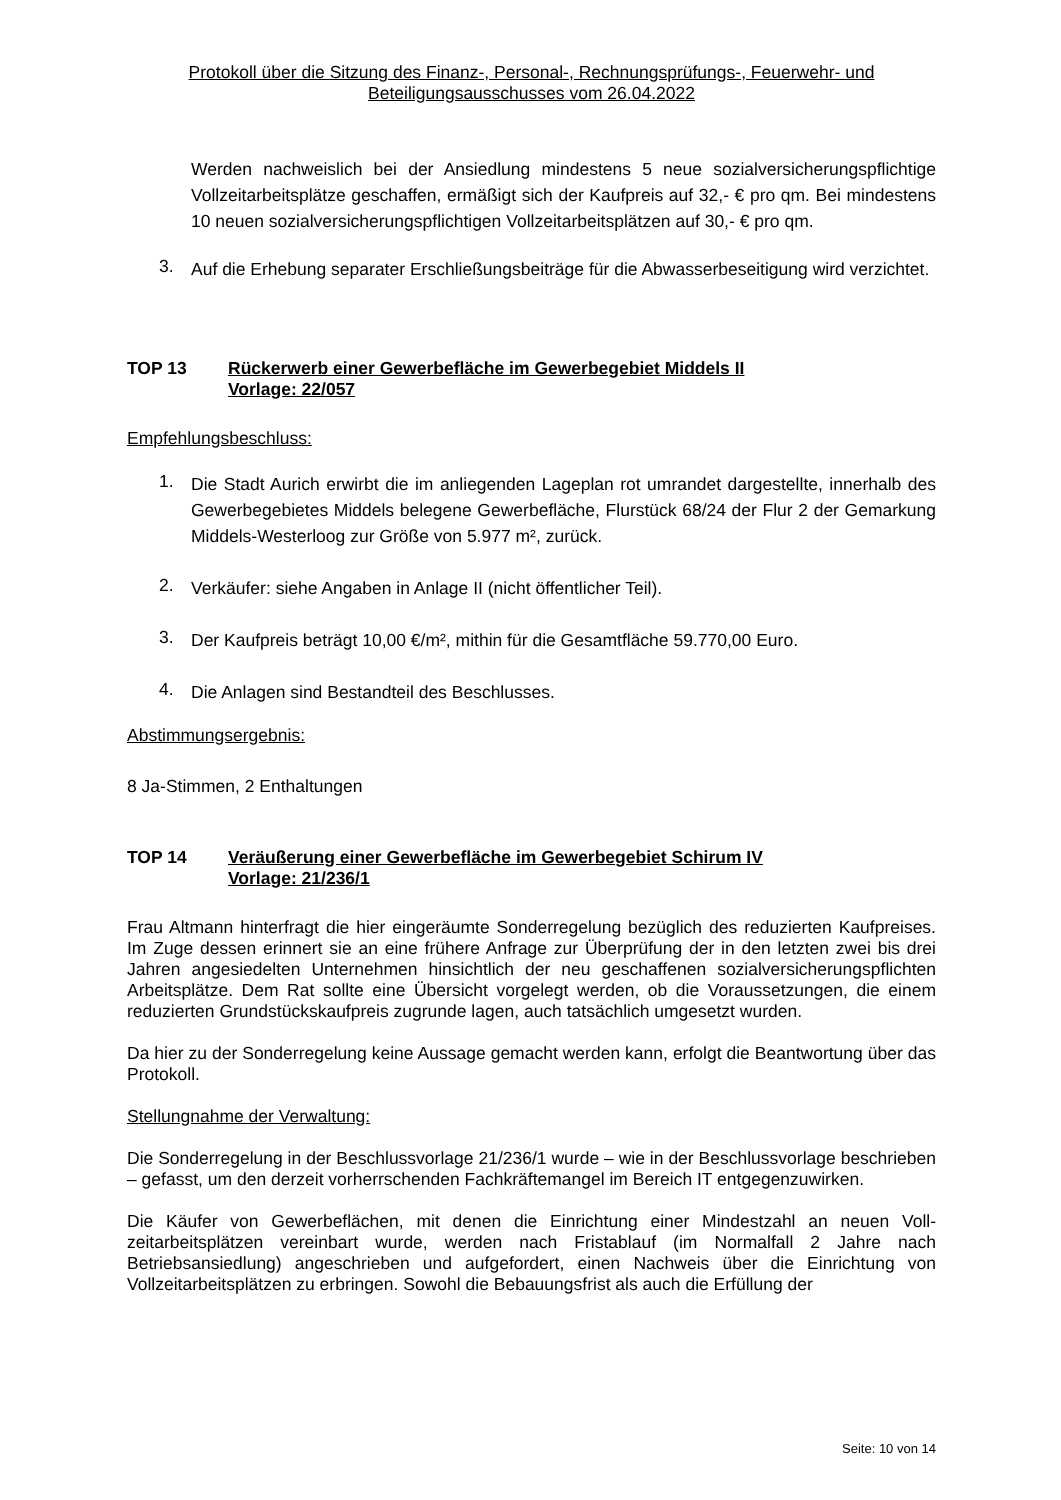Protokoll über die Sitzung des Finanz-, Personal-, Rechnungsprüfungs-, Feuerwehr- und
Beteiligungsausschusses vom 26.04.2022
Werden nachweislich bei der Ansiedlung mindestens 5 neue sozialversicherungs­pflichtige Vollzeitarbeitsplätze geschaffen, ermäßigt sich der Kaufpreis auf 32,- € pro qm. Bei mindestens 10 neuen sozialversicherungspflichtigen Vollzeitarbeitsplätzen auf 30,- € pro qm.
3. Auf die Erhebung separater Erschließungsbeiträge für die Abwasserbeseitigung wird verzichtet.
TOP 13 Rückerwerb einer Gewerbefläche im Gewerbegebiet Middels II
Vorlage: 22/057
Empfehlungsbeschluss:
1. Die Stadt Aurich erwirbt die im anliegenden Lageplan rot umrandet dargestellte, in­nerhalb des Gewerbegebietes Middels belegene Gewerbefläche, Flurstück 68/24 der Flur 2 der Gemarkung Middels-Westerloog zur Größe von 5.977 m², zurück.
2. Verkäufer: siehe Angaben in Anlage II (nicht öffentlicher Teil).
3. Der Kaufpreis beträgt 10,00 €/m², mithin für die Gesamtfläche 59.770,00 Euro.
4. Die Anlagen sind Bestandteil des Beschlusses.
Abstimmungsergebnis:
8 Ja-Stimmen, 2 Enthaltungen
TOP 14 Veräußerung einer Gewerbefläche im Gewerbegebiet Schirum IV
Vorlage: 21/236/1
Frau Altmann hinterfragt die hier eingeräumte Sonderregelung bezüglich des reduzierten Kaufpreises. Im Zuge dessen erinnert sie an eine frühere Anfrage zur Überprüfung der in den letzten zwei bis drei Jahren angesiedelten Unternehmen hinsichtlich der neu geschaffe­nen sozialversicherungspflichten Arbeitsplätze. Dem Rat sollte eine Übersicht vorgelegt wer­den, ob die Voraussetzungen, die einem reduzierten Grundstückskaufpreis zugrunde lagen, auch tatsächlich umgesetzt wurden.
Da hier zu der Sonderregelung keine Aussage gemacht werden kann, erfolgt die Beantwor­tung über das Protokoll.
Stellungnahme der Verwaltung:
Die Sonderregelung in der Beschlussvorlage 21/236/1 wurde – wie in der Beschlussvorlage beschrieben – gefasst, um den derzeit vorherrschenden Fachkräftemangel im Bereich IT entgegenzuwirken.
Die Käufer von Gewerbeflächen, mit denen die Einrichtung einer Mindestzahl an neuen Voll­zeitarbeitsplätzen vereinbart wurde, werden nach Fristablauf (im Normalfall 2 Jahre nach Betriebsansiedlung) angeschrieben und aufgefordert, einen Nachweis über die Einrichtung von Vollzeitarbeitsplätzen zu erbringen. Sowohl die Bebauungsfrist als auch die Erfüllung der
Seite: 10 von 14